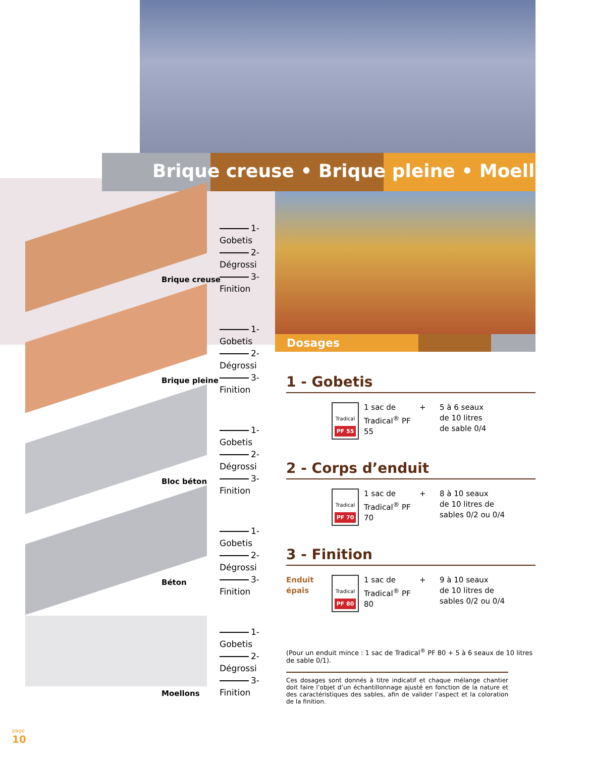Brique creuse • Brique pleine • Moellons •
Dosages
1-Gobetis
2-Dégrossi
3-Finition
Brique creuse
1-Gobetis
2-Dégrossi
3-Finition
Brique pleine
1-Gobetis
2-Dégrossi
3-Finition
Bloc béton
1-Gobetis
2-Dégrossi
3-Finition
Béton
1-Gobetis
2-Dégrossi
3-Finition
Moellons
1 - Gobetis
Tradical
PF 55
1 sac de Tradical<sup>®</sup> PF 55
+ 5 à 6 seaux
de 10 litres
de sable 0/4
2 - Corps d’enduit
Tradical
PF 70
1 sac de Tradical<sup>®</sup> PF 70
+ 8 à 10 seaux
de 10 litres de
sables 0/2 ou 0/4
3 - Finition
Enduit épais
Tradical
PF 80
1 sac de Tradical<sup>®</sup> PF 80
+ 9 à 10 seaux
de 10 litres de
sables 0/2 ou 0/4
(Pour un enduit mince : 1 sac de Tradical<sup>®</sup> PF 80 + 5 à 6 seaux de 10 litres de sable 0/1).
Ces dosages sont donnés à titre indicatif et chaque mélange chantier doit faire l’objet d’un échantillonnage ajusté en fonction de la nature et des caractéristiques des sables, afin de valider l’aspect et la coloration de la finition.
page
10